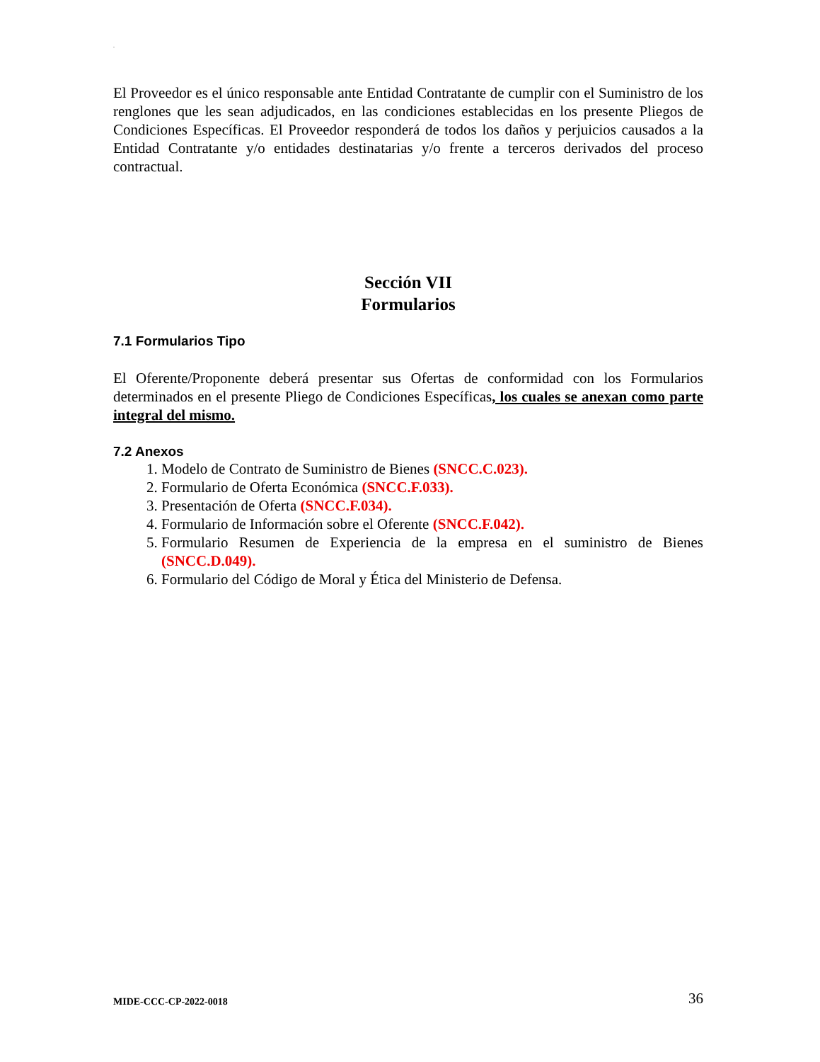.
El Proveedor es el único responsable ante Entidad Contratante de cumplir con el Suministro de los renglones que les sean adjudicados, en las condiciones establecidas en los presente Pliegos de Condiciones Específicas. El Proveedor responderá de todos los daños y perjuicios causados a la Entidad Contratante y/o entidades destinatarias y/o frente a terceros derivados del proceso contractual.
Sección VII
Formularios
7.1 Formularios Tipo
El Oferente/Proponente deberá presentar sus Ofertas de conformidad con los Formularios determinados en el presente Pliego de Condiciones Específicas, los cuales se anexan como parte integral del mismo.
7.2 Anexos
1. Modelo de Contrato de Suministro de Bienes (SNCC.C.023).
2. Formulario de Oferta Económica (SNCC.F.033).
3. Presentación de Oferta (SNCC.F.034).
4. Formulario de Información sobre el Oferente (SNCC.F.042).
5. Formulario Resumen de Experiencia de la empresa en el suministro de Bienes (SNCC.D.049).
6. Formulario del Código de Moral y Ética del Ministerio de Defensa.
MIDE-CCC-CP-2022-0018 36